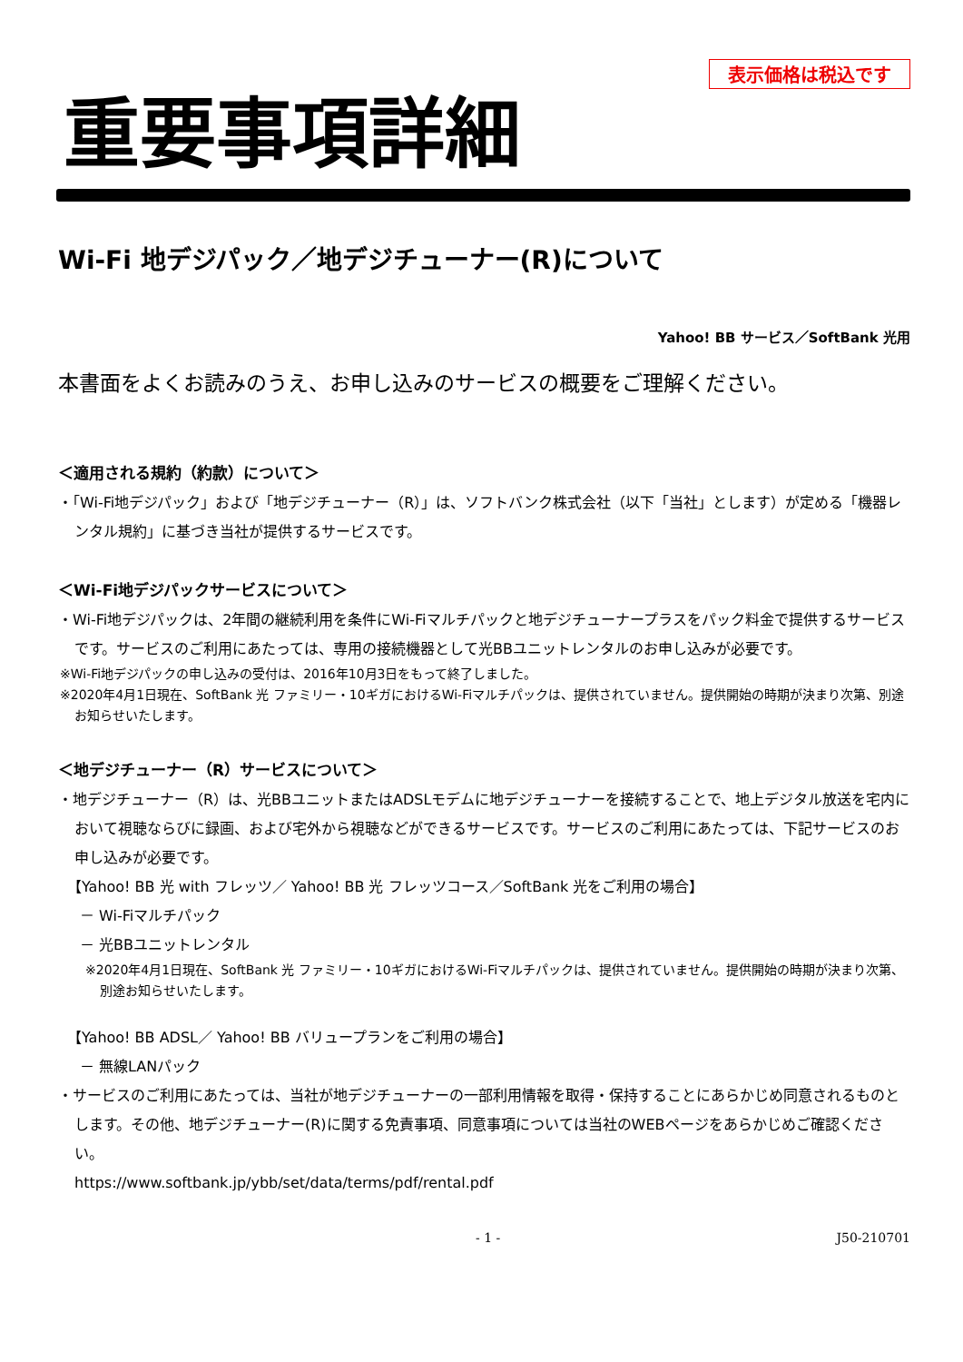表示価格は税込です
重要事項詳細
Wi-Fi 地デジパック／地デジチューナー(R)について
Yahoo! BB サービス／SoftBank 光用
本書面をよくお読みのうえ、お申し込みのサービスの概要をご理解ください。
＜適用される規約（約款）について＞
・「Wi-Fi地デジパック」および「地デジチューナー（R）」は、ソフトバンク株式会社（以下「当社」とします）が定める「機器レンタル規約」に基づき当社が提供するサービスです。
＜Wi-Fi地デジパックサービスについて＞
・Wi-Fi地デジパックは、2年間の継続利用を条件にWi-Fiマルチパックと地デジチューナープラスをパック料金で提供するサービスです。サービスのご利用にあたっては、専用の接続機器として光BBユニットレンタルのお申し込みが必要です。
※Wi-Fi地デジパックの申し込みの受付は、2016年10月3日をもって終了しました。
※2020年4月1日現在、SoftBank 光 ファミリー・10ギガにおけるWi-Fiマルチパックは、提供されていません。提供開始の時期が決まり次第、別途お知らせいたします。
＜地デジチューナー（R）サービスについて＞
・地デジチューナー（R）は、光BBユニットまたはADSLモデムに地デジチューナーを接続することで、地上デジタル放送を宅内において視聴ならびに録画、および宅外から視聴などができるサービスです。サービスのご利用にあたっては、下記サービスのお申し込みが必要です。
【Yahoo! BB 光 with フレッツ／ Yahoo! BB 光 フレッツコース／SoftBank 光をご利用の場合】
－ Wi-Fiマルチパック
－ 光BBユニットレンタル
※2020年4月1日現在、SoftBank 光 ファミリー・10ギガにおけるWi-Fiマルチパックは、提供されていません。提供開始の時期が決まり次第、別途お知らせいたします。
【Yahoo! BB ADSL／ Yahoo! BB バリュープランをご利用の場合】
－ 無線LANパック
・サービスのご利用にあたっては、当社が地デジチューナーの一部利用情報を取得・保持することにあらかじめ同意されるものとします。その他、地デジチューナー(R)に関する免責事項、同意事項については当社のWEBページをあらかじめご確認ください。
https://www.softbank.jp/ybb/set/data/terms/pdf/rental.pdf
- 1 - J50-210701